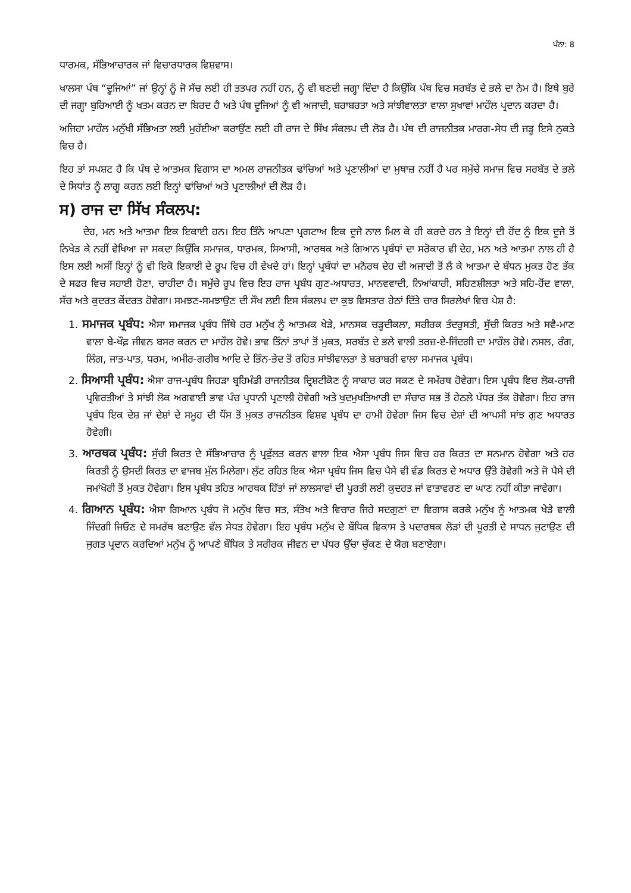ਪੰਨਾ: 8
ਧਾਰਮਕ, ਸੱਭਿਆਚਾਰਕ ਜਾਂ ਵਿਚਾਰਧਾਰਕ ਵਿਸ਼ਵਾਸ।
ਖਾਲਸਾ ਪੰਥ “ਦੂਜਿਆਂ” ਜਾਂ ਉਨ੍ਹਾਂ ਨੂੰ ਜੋ ਸੱਚ ਲਈ ਹੀ ਤਤਪਰ ਨਹੀਂ ਹਨ, ਨੂੰ ਵੀ ਬਣਦੀ ਜਗ੍ਹਾ ਦਿੰਦਾ ਹੈ ਕਿਉਂਕਿ ਪੰਥ ਵਿਚ ਸਰਬੱਤ ਦੇ ਭਲੇ ਦਾ ਨੇਮ ਹੈ। ਇਥੇ ਬੁਰੇ ਦੀ ਜਗ੍ਹਾ ਬੁਰਿਆਈ ਨੂੰ ਖਤਮ ਕਰਨ ਦਾ ਬਿਰਦ ਹੈ ਅਤੇ ਪੰਥ ਦੂਜਿਆਂ ਨੂੰ ਵੀ ਅਜਾਦੀ, ਬਰਾਬਰਤਾ ਅਤੇ ਸਾਂਝੀਵਾਲਤਾ ਵਾਲਾ ਸੁਖਾਵਾਂ ਮਾਹੌਲ ਪ੍ਰਦਾਨ ਕਰਦਾ ਹੈ।
ਅਜਿਹਾ ਮਾਹੌਲ ਮਨੁੱਖੀ ਸੱਭਿਅਤਾ ਲਈ ਮੁਹੱਈਆ ਕਰਾਉਂਣ ਲਈ ਹੀ ਰਾਜ ਦੇ ਸਿੱਖ ਸੰਕਲਪ ਦੀ ਲੋੜ ਹੈ। ਪੰਥ ਦੀ ਰਾਜਨੀਤਕ ਮਾਰਗ-ਸੇਧ ਦੀ ਜੜ੍ਹ ਇਸੇ ਨੁਕਤੇ ਵਿਚ ਹੈ।
ਇਹ ਤਾਂ ਸਪਸ਼ਟ ਹੈ ਕਿ ਪੰਥ ਦੇ ਆਤਮਕ ਵਿਗਾਸ ਦਾ ਅਮਲ ਰਾਜਨੀਤਕ ਢਾਂਚਿਆਂ ਅਤੇ ਪ੍ਰਣਾਲੀਆਂ ਦਾ ਮੁਥਾਜ਼ ਨਹੀਂ ਹੈ ਪਰ ਸਮੁੱਚੇ ਸਮਾਜ ਵਿਚ ਸਰਬੱਤ ਦੇ ਭਲੇ ਦੇ ਸਿਧਾਂਤ ਨੂੰ ਲਾਗੂ ਕਰਨ ਲਈ ਇਨ੍ਹਾਂ ਢਾਂਚਿਆਂ ਅਤੇ ਪ੍ਰਣਾਲੀਆਂ ਦੀ ਲੋੜ ਹੈ।
ਸ) ਰਾਜ ਦਾ ਸਿੱਖ ਸੰਕਲਪ:
ਦੇਹ, ਮਨ ਅਤੇ ਆਤਮਾ ਇਕ ਇਕਾਈ ਹਨ। ਇਹ ਤਿੰਨੇ ਆਪਣਾ ਪ੍ਰਗਟਾਅ ਇਕ ਦੂਜੇ ਨਾਲ ਮਿਲ ਕੇ ਹੀ ਕਰਦੇ ਹਨ ਤੇ ਇਨ੍ਹਾਂ ਦੀ ਹੋਂਦ ਨੂੰ ਇਕ ਦੂਜੇ ਤੋਂ ਨਿਖੇੜ ਕੇ ਨਹੀਂ ਵੇਖਿਆ ਜਾ ਸਕਦਾ ਕਿਉਂਕਿ ਸਮਾਜਕ, ਧਾਰਮਕ, ਸਿਆਸੀ, ਆਰਥਕ ਅਤੇ ਗਿਆਨ ਪ੍ਰਬੰਧਾਂ ਦਾ ਸਰੋਕਾਰ ਵੀ ਦੇਹ, ਮਨ ਅਤੇ ਆਤਮਾ ਨਾਲ ਹੀ ਹੈ ਇਸ ਲਈ ਅਸੀਂ ਇਨ੍ਹਾਂ ਨੂੰ ਵੀ ਇਕੋ ਇਕਾਈ ਦੇ ਰੂਪ ਵਿਚ ਹੀ ਵੇਖਦੇ ਹਾਂ। ਇਨ੍ਹਾਂ ਪ੍ਰਬੰਧਾਂ ਦਾ ਮਨੋਰਥ ਦੇਹ ਦੀ ਅਜਾਦੀ ਤੋਂ ਲੈ ਕੇ ਆਤਮਾ ਦੇ ਬੰਧਨ ਮੁਕਤ ਹੋਣ ਤੱਕ ਦੇ ਸਫਰ ਵਿਚ ਸਹਾਈ ਹੋਣਾ, ਚਾਹੀਦਾ ਹੈ। ਸਮੁੱਚੇ ਰੂਪ ਵਿਚ ਇਹ ਰਾਜ ਪ੍ਰਬੰਧ ਗੁਣ-ਅਧਾਰਤ, ਮਾਨਵਵਾਦੀ, ਨਿਆਂਕਾਰੀ, ਸਹਿਣਸ਼ੀਲਤਾ ਅਤੇ ਸਹਿ-ਹੋਂਦ ਵਾਲਾ, ਸੱਚ ਅਤੇ ਕੁਦਰਤ ਕੇਂਦਰਤ ਹੋਵੇਗਾ। ਸਮਝਣ-ਸਮਝਾਉਣ ਦੀ ਸੌਖ ਲਈ ਇਸ ਸੰਕਲਪ ਦਾ ਕੁਝ ਵਿਸਤਾਰ ਹੇਠਾਂ ਦਿੱਤੇ ਚਾਰ ਸਿਰਲੇਖਾਂ ਵਿਚ ਪੇਸ਼ ਹੈ:
1. ਸਮਾਜਕ ਪ੍ਰਬੰਧ: ਐਸਾ ਸਮਾਜਕ ਪ੍ਰਬੰਧ ਜਿੱਥੇ ਹਰ ਮਨੁੱਖ ਨੂੰ ਆਤਮਕ ਖੇੜੇ, ਮਾਨਸਕ ਚੜ੍ਹਦੀਕਲਾ, ਸਰੀਰਕ ਤੰਦਰੁਸਤੀ, ਸੁੱਚੀ ਕਿਰਤ ਅਤੇ ਸਵੈ-ਮਾਣ ਵਾਲਾ ਬੇ-ਖੌਫ਼ ਜੀਵਨ ਬਸਰ ਕਰਨ ਦਾ ਮਾਹੌਲ ਹੋਵੇ। ਭਾਵ ਤਿੰਨਾਂ ਤਾਪਾਂ ਤੋਂ ਮੁਕਤ, ਸਰਬੱਤ ਦੇ ਭਲੇ ਵਾਲੀ ਤਰਜ਼-ਏ-ਜਿੰਦਗੀ ਦਾ ਮਾਹੌਲ ਹੋਵੇ। ਨਸਲ, ਰੰਗ, ਲਿੰਗ, ਜਾਤ-ਪਾਤ, ਧਰਮ, ਅਮੀਰ-ਗਰੀਬ ਆਦਿ ਦੇ ਭਿੰਨ-ਭੇਦ ਤੋਂ ਰਹਿਤ ਸਾਂਝੀਵਾਲਤਾ ਤੇ ਬਰਾਬਰੀ ਵਾਲਾ ਸਮਾਜਕ ਪ੍ਰਬੰਧ।
2. ਸਿਆਸੀ ਪ੍ਰਬੰਧ: ਐਸਾ ਰਾਜ-ਪ੍ਰਬੰਧ ਜਿਹੜਾ ਬ੍ਰਹਿਮੰਡੀ ਰਾਜਨੀਤਕ ਦ੍ਰਿਸ਼ਟੀਕੋਣ ਨੂੰ ਸਾਕਾਰ ਕਰ ਸਕਣ ਦੇ ਸਮੱਰਥ ਹੋਵੇਗਾ। ਇਸ ਪ੍ਰਬੰਧ ਵਿਚ ਲੋਕ-ਰਾਜੀ ਪ੍ਰਵਿਰਤੀਆਂ ਤੇ ਸਾਂਝੀ ਲੋਕ ਅਗਵਾਈ ਭਾਵ ਪੰਚ ਪ੍ਰਧਾਨੀ ਪ੍ਰਣਾਲੀ ਹੋਵੇਗੀ ਅਤੇ ਖੁਦਮੁਖਤਿਆਰੀ ਦਾ ਸੰਚਾਰ ਸਭ ਤੋਂ ਹੇਠਲੇ ਪੱਧਰ ਤੱਕ ਹੋਵੇਗਾ। ਇਹ ਰਾਜ ਪ੍ਰਬੰਧ ਇਕ ਦੇਸ਼ ਜਾਂ ਦੇਸ਼ਾਂ ਦੇ ਸਮੂਹ ਦੀ ਧੌਂਸ ਤੋਂ ਮੁਕਤ ਰਾਜਨੀਤਕ ਵਿਸ਼ਵ ਪ੍ਰਬੰਧ ਦਾ ਹਾਮੀ ਹੋਵੇਗਾ ਜਿਸ ਵਿਚ ਦੇਸ਼ਾਂ ਦੀ ਆਪਸੀ ਸਾਂਝ ਗੁਣ ਅਧਾਰਤ ਹੋਵੇਗੀ।
3. ਆਰਥਕ ਪ੍ਰਬੰਧ: ਸੁੱਚੀ ਕਿਰਤ ਦੇ ਸੱਭਿਆਚਾਰ ਨੂੰ ਪ੍ਰਫੁੱਲਤ ਕਰਨ ਵਾਲਾ ਇਕ ਐਸਾ ਪ੍ਰਬੰਧ ਜਿਸ ਵਿਚ ਹਰ ਕਿਰਤ ਦਾ ਸਨਮਾਨ ਹੋਵੇਗਾ ਅਤੇ ਹਰ ਕਿਰਤੀ ਨੂੰ ਉਸਦੀ ਕਿਰਤ ਦਾ ਵਾਜਬ ਮੁੱਲ ਮਿਲੇਗਾ। ਲੁੱਟ ਰਹਿਤ ਇਕ ਐਸਾ ਪ੍ਰਬੰਧ ਜਿਸ ਵਿਚ ਪੈਸੇ ਵੀ ਵੰਡ ਕਿਰਤ ਦੇ ਅਧਾਰ ਉੱਤੇ ਹੋਵੇਗੀ ਅਤੇ ਜੋ ਪੈਸੇ ਦੀ ਜਮਾਂਖੋਰੀ ਤੋਂ ਮੁਕਤ ਹੋਵੇਗਾ। ਇਸ ਪ੍ਰਬੰਧ ਤਹਿਤ ਆਰਥਕ ਹਿੱਤਾਂ ਜਾਂ ਲਾਲਸਾਵਾਂ ਦੀ ਪੂਰਤੀ ਲਈ ਕੁਦਰਤ ਜਾਂ ਵਾਤਾਵਰਣ ਦਾ ਘਾਣ ਨਹੀਂ ਕੀਤਾ ਜਾਵੇਗਾ।
4. ਗਿਆਨ ਪ੍ਰਬੰਧ: ਐਸਾ ਗਿਆਨ ਪ੍ਰਬੰਧ ਜੋ ਮਨੁੱਖ ਵਿਚ ਸਤ, ਸੰਤੋਖ ਅਤੇ ਵਿਚਾਰ ਜਿਹੇ ਸਦਗੁਣਾਂ ਦਾ ਵਿਗਾਸ ਕਰਕੇ ਮਨੁੱਖ ਨੂੰ ਆਤਮਕ ਖੇੜੇ ਵਾਲੀ ਜਿੰਦਗੀ ਜਿਓਣ ਦੇ ਸਮਰੱਥ ਬਣਾਉਣ ਵੱਲ ਸੇਧਤ ਹੋਵੇਗਾ। ਇਹ ਪ੍ਰਬੰਧ ਮਨੁੱਖ ਦੇ ਬੌਧਿਕ ਵਿਕਾਸ ਤੇ ਪਦਾਰਥਕ ਲੋੜਾਂ ਦੀ ਪੂਰਤੀ ਦੇ ਸਾਧਨ ਜੁਟਾਉਣ ਦੀ ਜੁਗਤ ਪ੍ਰਦਾਨ ਕਰਦਿਆਂ ਮਨੁੱਖ ਨੂੰ ਆਪਣੇ ਬੌਧਿਕ ਤੇ ਸਰੀਰਕ ਜੀਵਨ ਦਾ ਪੱਧਰ ਉੱਚਾ ਚੁੱਕਣ ਦੇ ਯੋਗ ਬਣਾਏਗਾ।